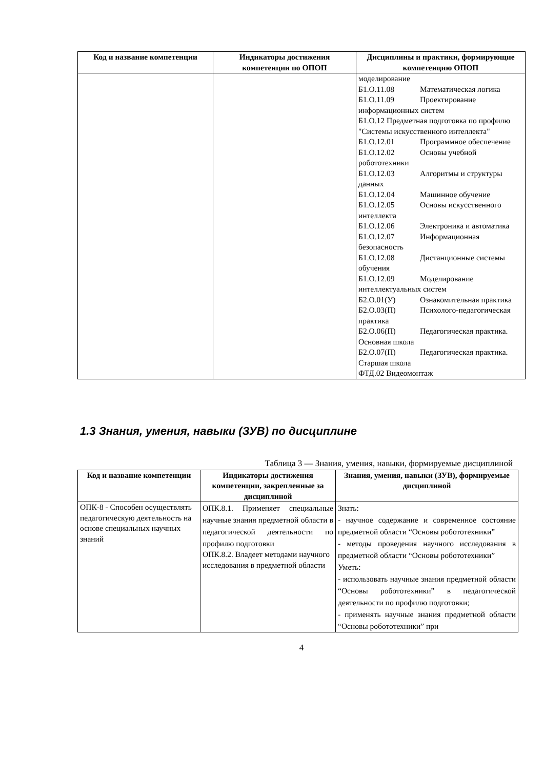| Код и название компетенции | Индикаторы достижения компетенции по ОПОП | Дисциплины и практики, формирующие компетенцию ОПОП |
| --- | --- | --- |
| | | моделирование Б1.О.11.08 Математическая логика Б1.О.11.09 Проектирование информационных систем Б1.О.12 Предметная подготовка по профилю "Системы искусственного интеллекта" Б1.О.12.01 Программное обеспечение Б1.О.12.02 Основы учебной робототехники Б1.О.12.03 Алгоритмы и структуры данных Б1.О.12.04 Машинное обучение Б1.О.12.05 Основы искусственного интеллекта Б1.О.12.06 Электроника и автоматика Б1.О.12.07 Информационная безопасность Б1.О.12.08 Дистанционные системы обучения Б1.О.12.09 Моделирование интеллектуальных систем Б2.О.01(У) Ознакомительная практика Б2.О.03(П) Психолого-педагогическая практика Б2.О.06(П) Педагогическая практика. Основная школа Б2.О.07(П) Педагогическая практика. Старшая школа ФТД.02 Видеомонтаж |
1.3 Знания, умения, навыки (ЗУВ) по дисциплине
Таблица 3 — Знания, умения, навыки, формируемые дисциплиной
| Код и название компетенции | Индикаторы достижения компетенции, закрепленные за дисциплиной | Знания, умения, навыки (ЗУВ), формируемые дисциплиной |
| --- | --- | --- |
| ОПК-8 - Способен осуществлять педагогическую деятельность на основе специальных научных знаний | ОПК.8.1. Применяет специальные научные знания предметной области в педагогической деятельности по профилю подготовки ОПК.8.2. Владеет методами научного исследования в предметной области | Знать: - научное содержание и современное состояние предметной области “Основы робототехники” - методы проведения научного исследования в предметной области “Основы робототехники” Уметь: - использовать научные знания предметной области “Основы робототехники” в педагогической деятельности по профилю подготовки; - применять научные знания предметной области “Основы робототехники” при |
4